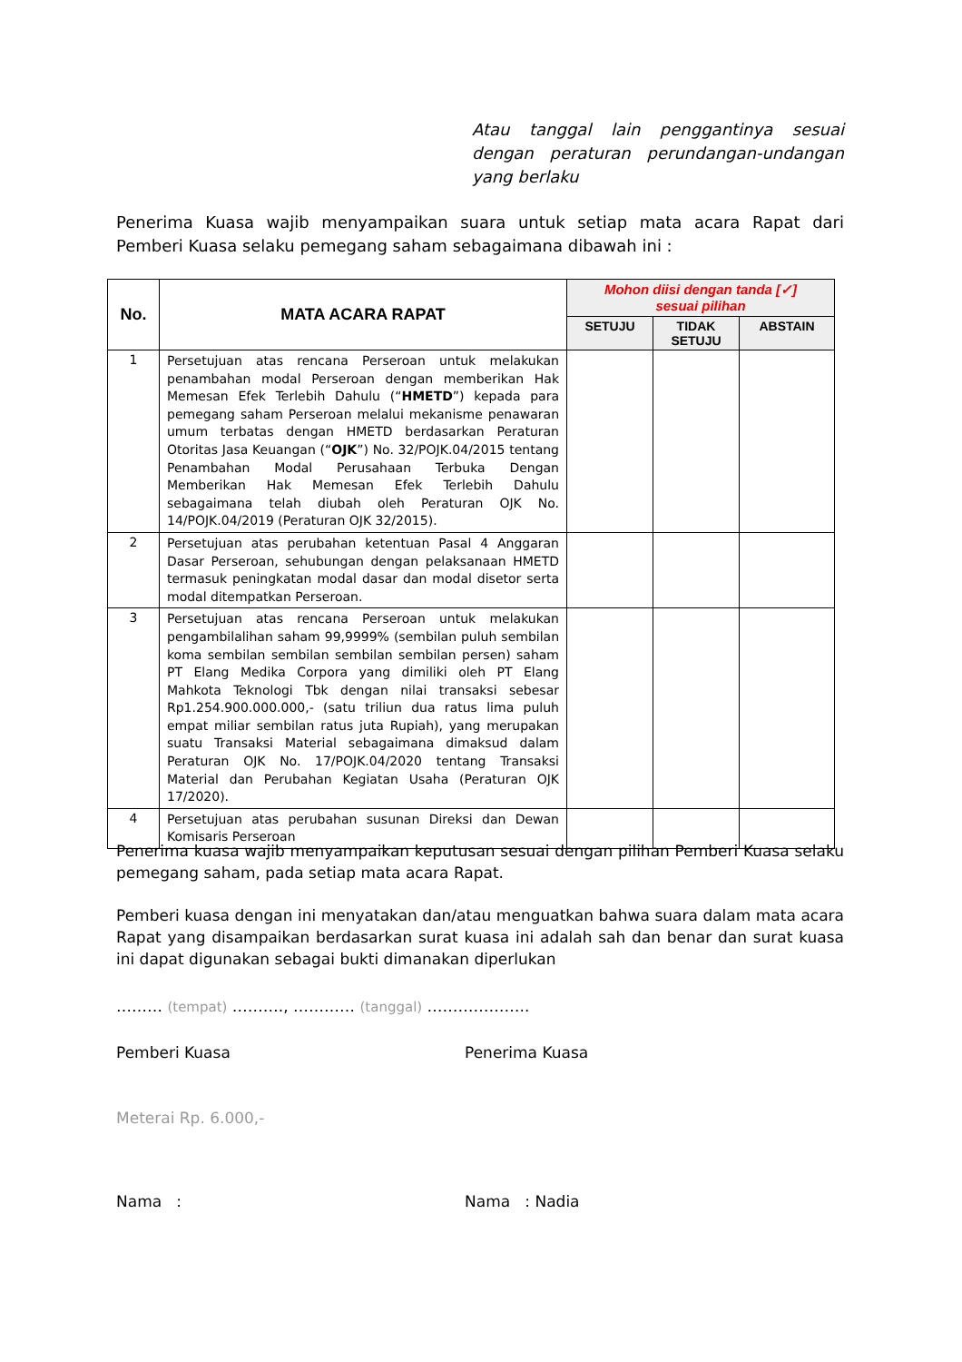Atau tanggal lain penggantinya sesuai dengan peraturan perundangan-undangan yang berlaku
Penerima Kuasa wajib menyampaikan suara untuk setiap mata acara Rapat dari Pemberi Kuasa selaku pemegang saham sebagaimana dibawah ini :
| No. | MATA ACARA RAPAT | Mohon diisi dengan tanda [✓] sesuai pilihan | | |
| --- | --- | --- | --- | --- |
| | | SETUJU | TIDAK SETUJU | ABSTAIN |
| 1 | Persetujuan atas rencana Perseroan untuk melakukan penambahan modal Perseroan dengan memberikan Hak Memesan Efek Terlebih Dahulu (“ HMETD ”) kepada para pemegang saham Perseroan melalui mekanisme penawaran umum terbatas dengan HMETD berdasarkan Peraturan Otoritas Jasa Keuangan (“ OJK ”) No. 32/POJK.04/2015 tentang Penambahan Modal Perusahaan Terbuka Dengan Memberikan Hak Memesan Efek Terlebih Dahulu sebagaimana telah diubah oleh Peraturan OJK No. 14/POJK.04/2019 (Peraturan OJK 32/2015). | | | |
| 2 | Persetujuan atas perubahan ketentuan Pasal 4 Anggaran Dasar Perseroan, sehubungan dengan pelaksanaan HMETD termasuk peningkatan modal dasar dan modal disetor serta modal ditempatkan Perseroan. | | | |
| 3 | Persetujuan atas rencana Perseroan untuk melakukan pengambilalihan saham 99,9999% (sembilan puluh sembilan koma sembilan sembilan sembilan sembilan persen) saham PT Elang Medika Corpora yang dimiliki oleh PT Elang Mahkota Teknologi Tbk dengan nilai transaksi sebesar Rp1.254.900.000.000,- (satu triliun dua ratus lima puluh empat miliar sembilan ratus juta Rupiah), yang merupakan suatu Transaksi Material sebagaimana dimaksud dalam Peraturan OJK No. 17/POJK.04/2020 tentang Transaksi Material dan Perubahan Kegiatan Usaha (Peraturan OJK 17/2020). | | | |
| 4 | Persetujuan atas perubahan susunan Direksi dan Dewan Komisaris Perseroan | | | |
Penerima kuasa wajib menyampaikan keputusan sesuai dengan pilihan Pemberi Kuasa selaku pemegang saham, pada setiap mata acara Rapat.
Pemberi kuasa dengan ini menyatakan dan/atau menguatkan bahwa suara dalam mata acara Rapat yang disampaikan berdasarkan surat kuasa ini adalah sah dan benar dan surat kuasa ini dapat digunakan sebagai bukti dimanakan diperlukan
……… (tempat) ………., ………… (tanggal) ………………..
Pemberi Kuasa Penerima Kuasa
Meterai Rp. 6.000,-
Nama : Nama : Nadia